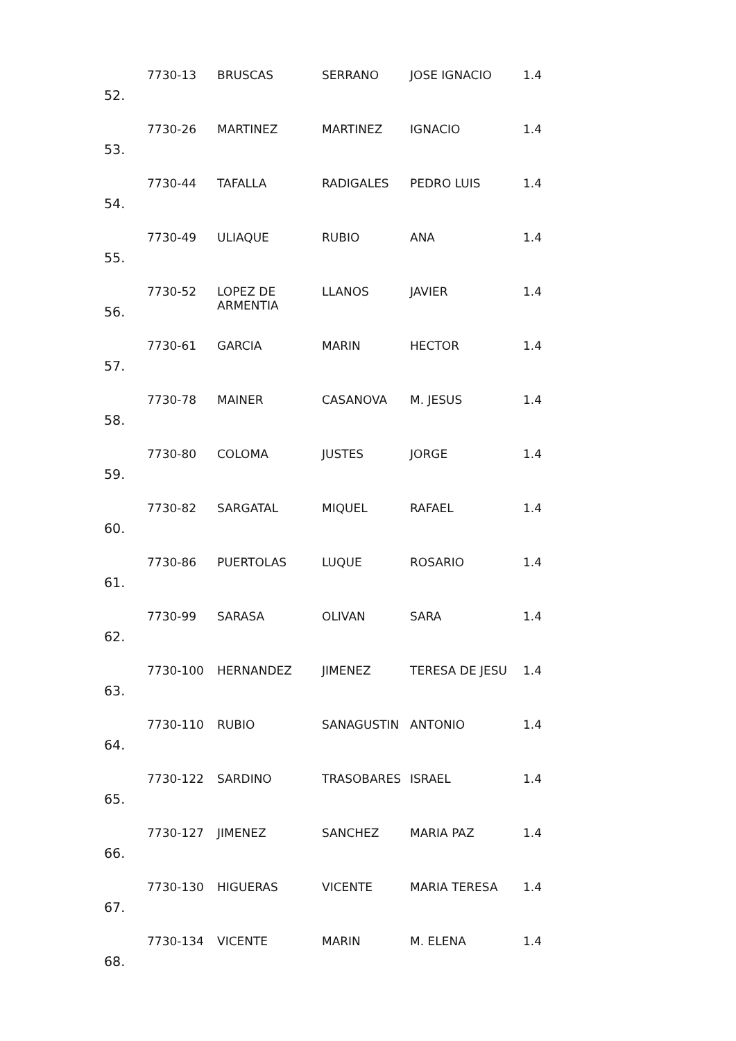| 52. | 7730-13 | BRUSCAS | SERRANO | JOSE IGNACIO | 1.4 |
| 53. | 7730-26 | MARTINEZ | MARTINEZ | IGNACIO | 1.4 |
| 54. | 7730-44 | TAFALLA | RADIGALES | PEDRO LUIS | 1.4 |
| 55. | 7730-49 | ULIAQUE | RUBIO | ANA | 1.4 |
| 56. | 7730-52 | LOPEZ DE ARMENTIA | LLANOS | JAVIER | 1.4 |
| 57. | 7730-61 | GARCIA | MARIN | HECTOR | 1.4 |
| 58. | 7730-78 | MAINER | CASANOVA | M. JESUS | 1.4 |
| 59. | 7730-80 | COLOMA | JUSTES | JORGE | 1.4 |
| 60. | 7730-82 | SARGATAL | MIQUEL | RAFAEL | 1.4 |
| 61. | 7730-86 | PUERTOLAS | LUQUE | ROSARIO | 1.4 |
| 62. | 7730-99 | SARASA | OLIVAN | SARA | 1.4 |
| 63. | 7730-100 | HERNANDEZ | JIMENEZ | TERESA DE JESU | 1.4 |
| 64. | 7730-110 | RUBIO | SANAGUSTIN | ANTONIO | 1.4 |
| 65. | 7730-122 | SARDINO | TRASOBARES | ISRAEL | 1.4 |
| 66. | 7730-127 | JIMENEZ | SANCHEZ | MARIA PAZ | 1.4 |
| 67. | 7730-130 | HIGUERAS | VICENTE | MARIA TERESA | 1.4 |
| 68. | 7730-134 | VICENTE | MARIN | M. ELENA | 1.4 |